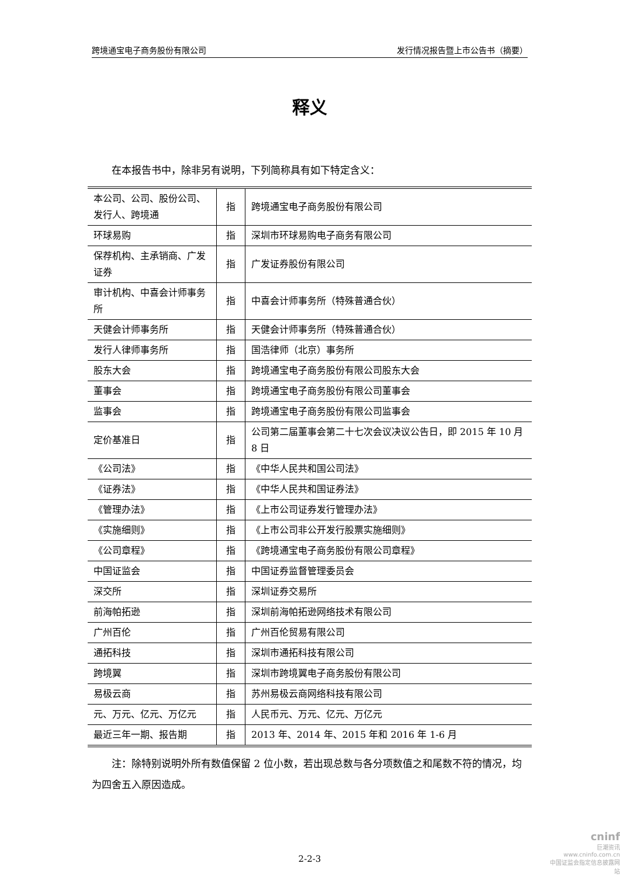跨境通宝电子商务股份有限公司 发行情况报告暨上市公告书（摘要）
释义
在本报告书中，除非另有说明，下列简称具有如下特定含义：
| 本公司、公司、股份公司、发行人、跨境通 | 指 | 跨境通宝电子商务股份有限公司 |
| 环球易购 | 指 | 深圳市环球易购电子商务有限公司 |
| 保荐机构、主承销商、广发证券 | 指 | 广发证券股份有限公司 |
| 审计机构、中喜会计师事务所 | 指 | 中喜会计师事务所（特殊普通合伙） |
| 天健会计师事务所 | 指 | 天健会计师事务所（特殊普通合伙） |
| 发行人律师事务所 | 指 | 国浩律师（北京）事务所 |
| 股东大会 | 指 | 跨境通宝电子商务股份有限公司股东大会 |
| 董事会 | 指 | 跨境通宝电子商务股份有限公司董事会 |
| 监事会 | 指 | 跨境通宝电子商务股份有限公司监事会 |
| 定价基准日 | 指 | 公司第二届董事会第二十七次会议决议公告日，即 2015 年 10 月 8 日 |
| 《公司法》 | 指 | 《中华人民共和国公司法》 |
| 《证券法》 | 指 | 《中华人民共和国证券法》 |
| 《管理办法》 | 指 | 《上市公司证券发行管理办法》 |
| 《实施细则》 | 指 | 《上市公司非公开发行股票实施细则》 |
| 《公司章程》 | 指 | 《跨境通宝电子商务股份有限公司章程》 |
| 中国证监会 | 指 | 中国证券监督管理委员会 |
| 深交所 | 指 | 深圳证券交易所 |
| 前海帕拓逊 | 指 | 深圳前海帕拓逊网络技术有限公司 |
| 广州百伦 | 指 | 广州百伦贸易有限公司 |
| 通拓科技 | 指 | 深圳市通拓科技有限公司 |
| 跨境翼 | 指 | 深圳市跨境翼电子商务股份有限公司 |
| 易极云商 | 指 | 苏州易极云商网络科技有限公司 |
| 元、万元、亿元、万亿元 | 指 | 人民币元、万元、亿元、万亿元 |
| 最近三年一期、报告期 | 指 | 2013 年、2014 年、2015 年和 2016 年 1-6 月 |
注：除特别说明外所有数值保留 2 位小数，若出现总数与各分项数值之和尾数不符的情况，均为四舍五入原因造成。
2-2-3
cninf
巨潮资讯
www.cninfo.com.cn
中国证监会指定信息披露网站